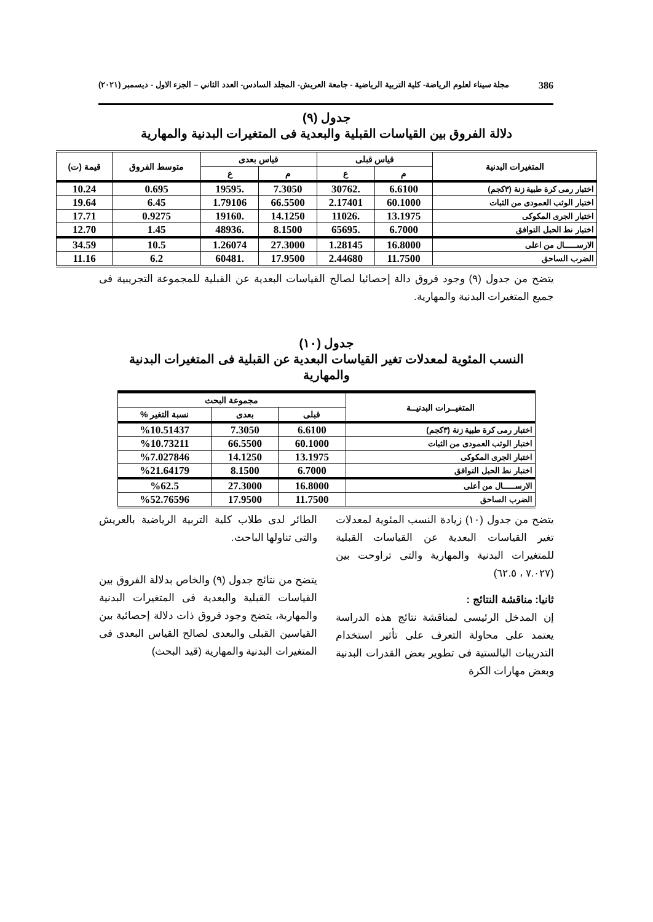386 مجلة سيناء لعلوم الرياضة- كلية التربية الرياضية - جامعة العريش- المجلد السادس- العدد الثاني – الجزء الاول - ديسمبر (٢٠٢١)
جدول (٩)
دلالة الفروق بين القياسات القبلية والبعدية فى المتغيرات البدنية والمهارية
| المتغيرات البدنية | قياس قبلى | | قياس بعدى | | متوسط الفروق | قيمة (ت) |
| --- | --- | --- | --- | --- | --- | --- |
| | م | ع | م | ع | | |
| اختبار رمى كرة طبية زنة (٣كجم) | 6.6100 | .30762 | 7.3050 | .19595 | 0.695 | 10.24 |
| اختبار الوثب العمودى من الثبات | 60.1000 | 2.17401 | 66.5500 | 1.79106 | 6.45 | 19.64 |
| اختبار الجرى المكوكى | 13.1975 | .11026 | 14.1250 | .19160 | 0.9275 | 17.71 |
| اختبار نط الحبل التوافق | 6.7000 | .65695 | 8.1500 | .48936 | 1.45 | 12.70 |
| الارســـــال من اعلى | 16.8000 | 1.28145 | 27.3000 | 1.26074 | 10.5 | 34.59 |
| الضرب الساحق | 11.7500 | 2.44680 | 17.9500 | .60481 | 6.2 | 11.16 |
يتضح من جدول (٩) وجود فروق دالة إحصائيا لصالح القياسات البعدية عن القبلية للمجموعة التجريبية فى جميع المتغيرات البدنية والمهارية.
جدول (١٠)
النسب المئوية لمعدلات تغير القياسات البعدية عن القبلية فى المتغيرات البدنية
والمهارية
| المتغيــرات البدنيــة | مجموعة البحث | | |
| --- | --- | --- | --- |
| | قبلى | بعدى | نسبة التغير % |
| اختبار رمى كرة طبية زنة (٣كجم) | 6.6100 | 7.3050 | %10.51437 |
| اختبار الوثب العمودى من الثبات | 60.1000 | 66.5500 | %10.73211 |
| اختبار الجرى المكوكى | 13.1975 | 14.1250 | %7.027846 |
| اختبار نط الحبل التوافق | 6.7000 | 8.1500 | %21.64179 |
| الارســـــال من أعلى | 16.8000 | 27.3000 | %62.5 |
| الضرب الساحق | 11.7500 | 17.9500 | %52.76596 |
يتضح من جدول (١٠) زيادة النسب المئوية لمعدلات تغير القياسات البعدية عن القياسات القبلية للمتغيرات البدنية والمهارية والتى تراوحت بين (٧.٠٢٧ ، ٦٢.٥)
ثانيا: مناقشة النتائج :
إن المدخل الرئيسى لمناقشة نتائج هذه الدراسة يعتمد على محاولة التعرف على تأثير استخدام التدريبات البالستية فى تطوير بعض القدرات البدنية وبعض مهارات الكرة
الطائر لدى طلاب كلية التربية الرياضية بالعريش والتى تناولها الباحث.
يتضح من نتائج جدول (٩) والخاص بدلالة الفروق بين القياسات القبلية والبعدية فى المتغيرات البدنية والمهارية، يتضح وجود فروق ذات دلالة إحصائية بين القياسين القبلى والبعدى لصالح القياس البعدى فى المتغيرات البدنية والمهارية (قيد البحث)